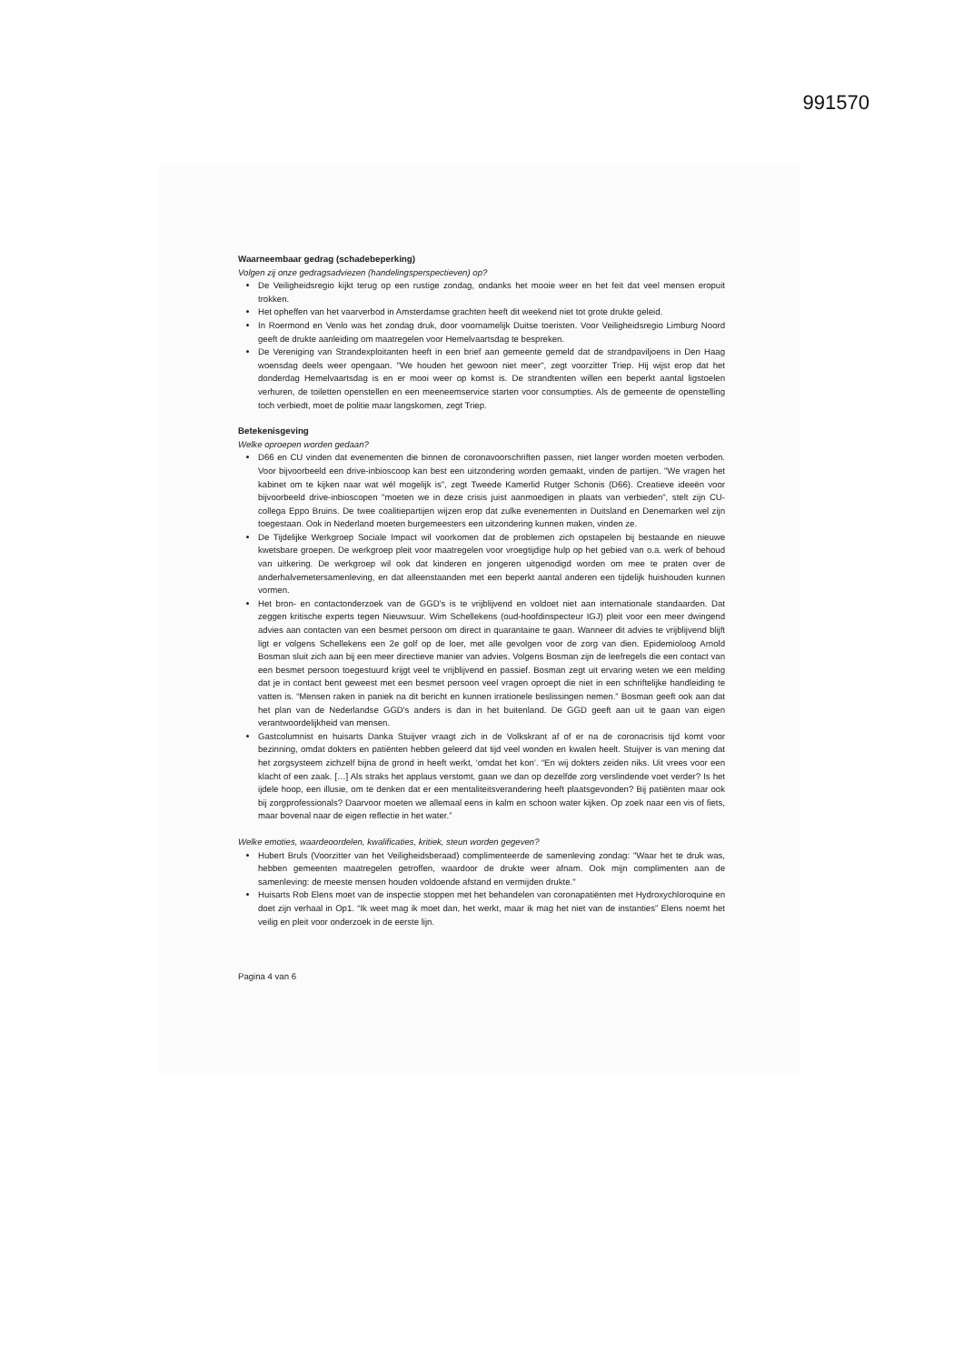991570
Waarneembaar gedrag (schadebeperking)
Volgen zij onze gedragsadviezen (handelingsperspectieven) op?
De Veiligheidsregio kijkt terug op een rustige zondag, ondanks het mooie weer en het feit dat veel mensen eropuit trokken.
Het opheffen van het vaarverbod in Amsterdamse grachten heeft dit weekend niet tot grote drukte geleid.
In Roermond en Venlo was het zondag druk, door voornamelijk Duitse toeristen. Voor Veiligheidsregio Limburg Noord geeft de drukte aanleiding om maatregelen voor Hemelvaartsdag te bespreken.
De Vereniging van Strandexploitanten heeft in een brief aan gemeente gemeld dat de strandpaviljoens in Den Haag woensdag deels weer opengaan. "We houden het gewoon niet meer", zegt voorzitter Triep. Hij wijst erop dat het donderdag Hemelvaartsdag is en er mooi weer op komst is. De strandtenten willen een beperkt aantal ligstoelen verhuren, de toiletten openstellen en een meeneemservice starten voor consumpties. Als de gemeente de openstelling toch verbiedt, moet de politie maar langskomen, zegt Triep.
Betekenisgeving
Welke oproepen worden gedaan?
D66 en CU vinden dat evenementen die binnen de coronavoorschriften passen, niet langer worden moeten verboden. Voor bijvoorbeeld een drive-inbioscoop kan best een uitzondering worden gemaakt, vinden de partijen. "We vragen het kabinet om te kijken naar wat wél mogelijk is", zegt Tweede Kamerlid Rutger Schonis (D66). Creatieve ideeën voor bijvoorbeeld drive-inbioscopen "moeten we in deze crisis juist aanmoedigen in plaats van verbieden", stelt zijn CU-collega Eppo Bruins. De twee coalitiepartijen wijzen erop dat zulke evenementen in Duitsland en Denemarken wel zijn toegestaan. Ook in Nederland moeten burgemeesters een uitzondering kunnen maken, vinden ze.
De Tijdelijke Werkgroep Sociale Impact wil voorkomen dat de problemen zich opstapelen bij bestaande en nieuwe kwetsbare groepen. De werkgroep pleit voor maatregelen voor vroegtijdige hulp op het gebied van o.a. werk of behoud van uitkering. De werkgroep wil ook dat kinderen en jongeren uitgenodigd worden om mee te praten over de anderhalvemetersamenleving, en dat alleenstaanden met een beperkt aantal anderen een tijdelijk huishouden kunnen vormen.
Het bron- en contactonderzoek van de GGD's is te vrijblijvend en voldoet niet aan internationale standaarden. Dat zeggen kritische experts tegen Nieuwsuur. Wim Schellekens (oud-hoofdinspecteur IGJ) pleit voor een meer dwingend advies aan contacten van een besmet persoon om direct in quarantaine te gaan. Wanneer dit advies te vrijblijvend blijft ligt er volgens Schellekens een 2e golf op de loer, met alle gevolgen voor de zorg van dien. Epidemioloog Arnold Bosman sluit zich aan bij een meer directieve manier van advies. Volgens Bosman zijn de leefregels die een contact van een besmet persoon toegestuurd krijgt veel te vrijblijvend en passief. Bosman zegt uit ervaring weten we een melding dat je in contact bent geweest met een besmet persoon veel vragen oproept die niet in een schriftelijke handleiding te vatten is. “Mensen raken in paniek na dit bericht en kunnen irrationele beslissingen nemen.” Bosman geeft ook aan dat het plan van de Nederlandse GGD's anders is dan in het buitenland. De GGD geeft aan uit te gaan van eigen verantwoordelijkheid van mensen.
Gastcolumnist en huisarts Danka Stuijver vraagt zich in de Volkskrant af of er na de coronacrisis tijd komt voor bezinning, omdat dokters en patiënten hebben geleerd dat tijd veel wonden en kwalen heelt. Stuijver is van mening dat het zorgsysteem zichzelf bijna de grond in heeft werkt, ‘omdat het kon’. “En wij dokters zeiden niks. Uit vrees voor een klacht of een zaak. […] Als straks het applaus verstomt, gaan we dan op dezelfde zorg verslindende voet verder? Is het ijdele hoop, een illusie, om te denken dat er een mentaliteitsverandering heeft plaatsgevonden? Bij patiënten maar ook bij zorgprofessionals? Daarvoor moeten we allemaal eens in kalm en schoon water kijken. Op zoek naar een vis of fiets, maar bovenal naar de eigen reflectie in het water.”
Welke emoties, waardeoordelen, kwalificaties, kritiek, steun worden gegeven?
Hubert Bruls (Voorzitter van het Veiligheidsberaad) complimenteerde de samenleving zondag: "Waar het te druk was, hebben gemeenten maatregelen getroffen, waardoor de drukte weer afnam. Ook mijn complimenten aan de samenleving: de meeste mensen houden voldoende afstand en vermijden drukte."
Huisarts Rob Elens moet van de inspectie stoppen met het behandelen van coronapatiënten met Hydroxychloroquine en doet zijn verhaal in Op1. “Ik weet mag ik moet dan, het werkt, maar ik mag het niet van de instanties” Elens noemt het veilig en pleit voor onderzoek in de eerste lijn.
Pagina 4 van 6